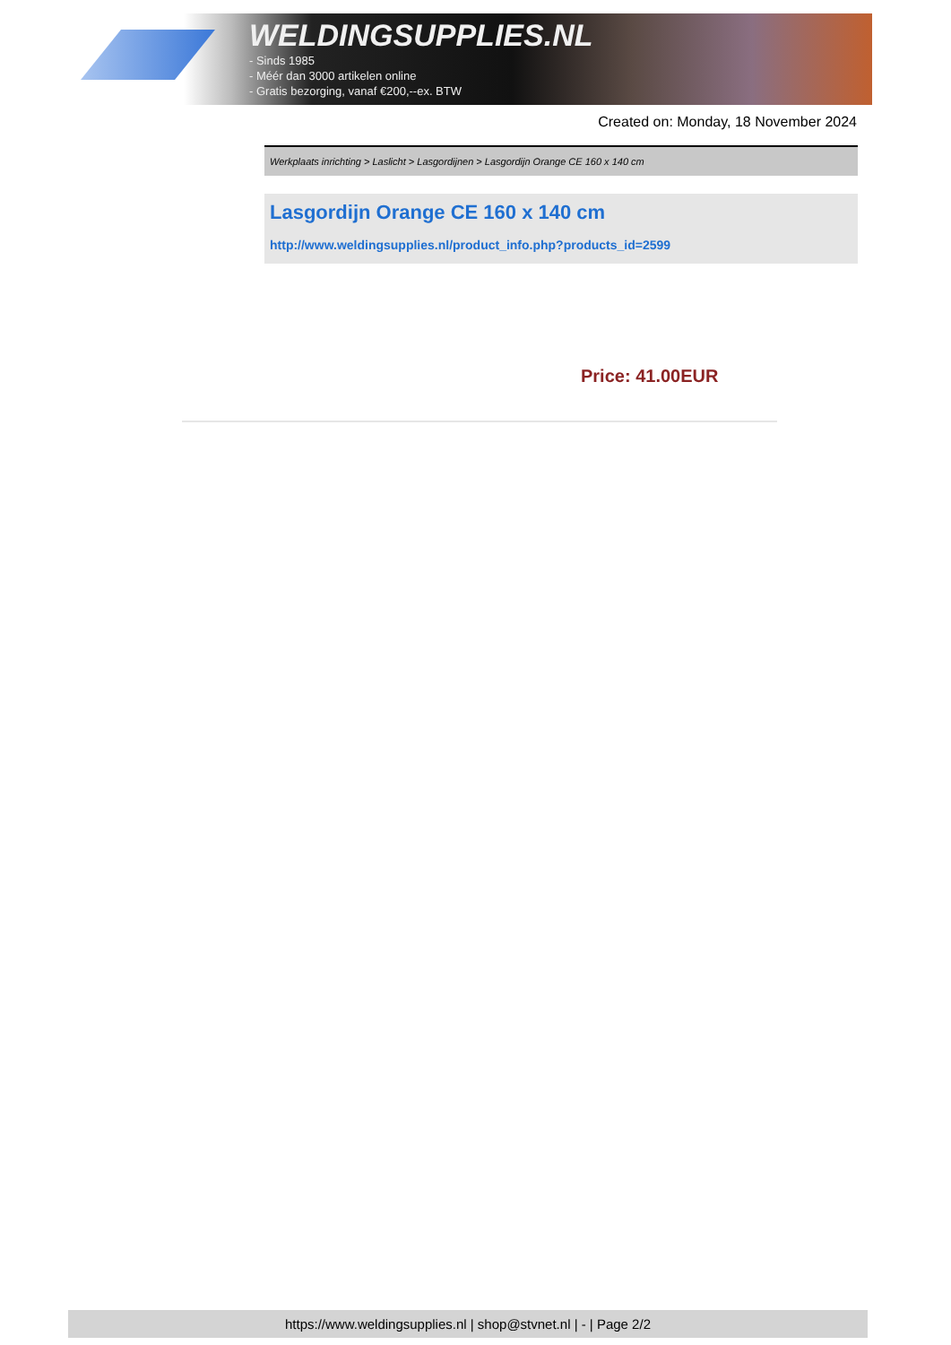WELDINGSUPPLIES.NL
- Sinds 1985
- Méér dan 3000 artikelen online
- Gratis bezorging, vanaf €200,--ex. BTW
Created on: Monday, 18 November 2024
Werkplaats inrichting > Laslicht > Lasgordijnen > Lasgordijn Orange CE 160 x 140 cm
Lasgordijn Orange CE 160 x 140 cm
http://www.weldingsupplies.nl/product_info.php?products_id=2599
Price: 41.00EUR
https://www.weldingsupplies.nl | shop@stvnet.nl | - | Page 2/2